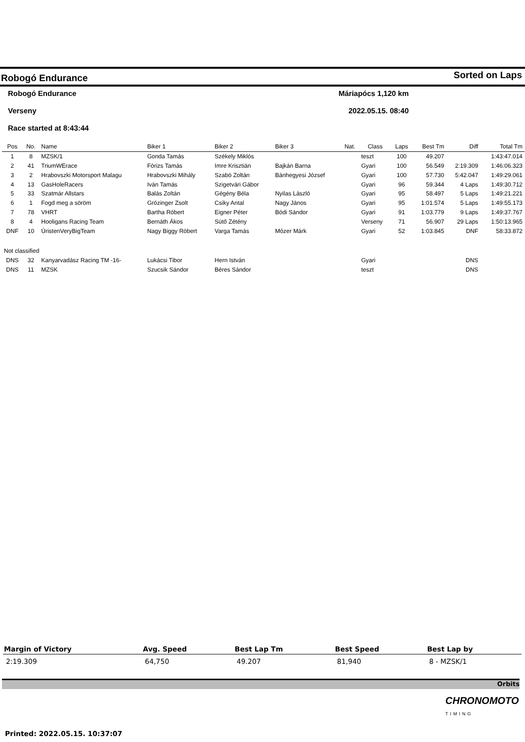Robogó Endurance Sorted on Laps
Robogó Endurance Máriapócs 1,120 km
Verseny 2022.05.15. 08:40
Race started at 8:43:44
| Pos | No. | Name | Biker 1 | Biker 2 | Biker 3 | Nat. | Class | Laps | Best Tm | Diff | Total Tm |
| --- | --- | --- | --- | --- | --- | --- | --- | --- | --- | --- | --- |
| 1 | 8 | MZSK/1 | Gonda Tamás | Székely Miklós | | | teszt | 100 | 49.207 | | 1:43:47.014 |
| 2 | 41 | TriumWErace | Fórizs Tamás | Imre Krisztián | Bajkán Barna | | Gyari | 100 | 56.549 | 2:19.309 | 1:46:06.323 |
| 3 | 2 | Hrabovszki Motorsport Malagu | Hrabovszki Mihály | Szabó Zoltán | Bánhegyesi József | | Gyari | 100 | 57.730 | 5:42.047 | 1:49:29.061 |
| 4 | 13 | GasHoleRacers | Iván Tamás | Szigetvári Gábor | | | Gyari | 96 | 59.344 | 4 Laps | 1:49:30.712 |
| 5 | 33 | Szatmár Allstars | Balás Zoltán | Gégény Béla | Nyilas László | | Gyari | 95 | 58.497 | 5 Laps | 1:49:21.221 |
| 6 | 1 | Fogd meg a söröm | Grózinger Zsolt | Csiky Antal | Nagy János | | Gyari | 95 | 1:01.574 | 5 Laps | 1:49:55.173 |
| 7 | 78 | VHRT | Bartha Róbert | Eigner Péter | Bódi Sándor | | Gyari | 91 | 1:03.779 | 9 Laps | 1:49:37.767 |
| 8 | 4 | Hooligans Racing Team | Bernáth Ákos | Sütő Zétény | | | Verseny | 71 | 56.907 | 29 Laps | 1:50:13.965 |
| DNF | 10 | ÚristenVeryBigTeam | Nagy Biggy Róbert | Varga Tamás | Mózer Márk | | Gyari | 52 | 1:03.845 | DNF | 58:33.872 |
| Not classified | | | | | | | | | | | |
| DNS | 32 | Kanyarvadász Racing TM -16- | Lukácsi Tibor | Hern István | | | Gyari | | | DNS | |
| DNS | 11 | MZSK | Szucsik Sándor | Béres Sándor | | | teszt | | | DNS | |
| Margin of Victory | Avg. Speed | Best Lap Tm | Best Speed | Best Lap by |
| --- | --- | --- | --- | --- |
| 2:19.309 | 64,750 | 49.207 | 81,940 | 8 - MZSK/1 |
Orbits
CHRONOMOTO
TIMING
Printed: 2022.05.15. 10:37:07